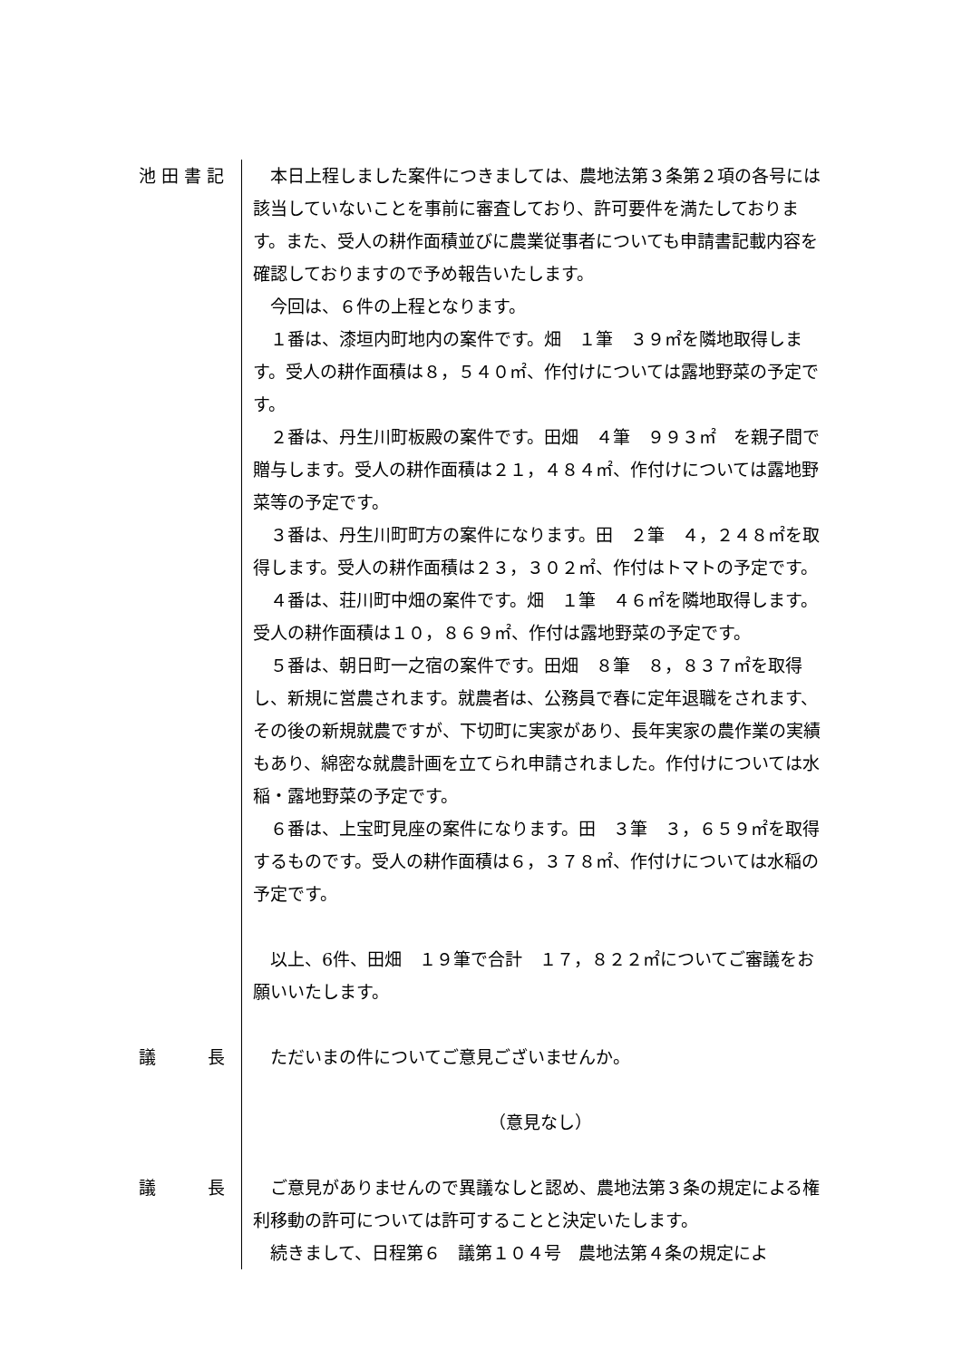池 田 書 記 本日上程しました案件につきましては、農地法第３条第２項の各号には該当していないことを事前に審査しており、許可要件を満たしております。また、受人の耕作面積並びに農業従事者についても申請書記載内容を確認しておりますので予め報告いたします。
今回は、６件の上程となります。
１番は、漆垣内町地内の案件です。畑　１筆　３９㎡を隣地取得します。受人の耕作面積は８，５４０㎡、作付けについては露地野菜の予定です。
２番は、丹生川町板殿の案件です。田畑　４筆　９９３㎡　を親子間で贈与します。受人の耕作面積は２１，４８４㎡、作付けについては露地野菜等の予定です。
３番は、丹生川町町方の案件になります。田　２筆　４，２４８㎡を取得します。受人の耕作面積は２３，３０２㎡、作付はトマトの予定です。
４番は、荘川町中畑の案件です。畑　１筆　４６㎡を隣地取得します。受人の耕作面積は１０，８６９㎡、作付は露地野菜の予定です。
５番は、朝日町一之宿の案件です。田畑　８筆　８，８３７㎡を取得し、新規に営農されます。就農者は、公務員で春に定年退職をされます、その後の新規就農ですが、下切町に実家があり、長年実家の農作業の実績もあり、綿密な就農計画を立てられ申請されました。作付けについては水稲・露地野菜の予定です。
６番は、上宝町見座の案件になります。田　３筆　３，６５９㎡を取得するものです。受人の耕作面積は６，３７８㎡、作付けについては水稲の予定です。
以上、6件、田畑　１９筆で合計　１７，８２２㎡についてご審議をお願いいたします。
議　　　長 ただいまの件についてご意見ございませんか。
（意見なし）
議　　　長 ご意見がありませんので異議なしと認め、農地法第３条の規定による権利移動の許可については許可することと決定いたします。
続きまして、日程第６　議第１０４号　農地法第４条の規定によ